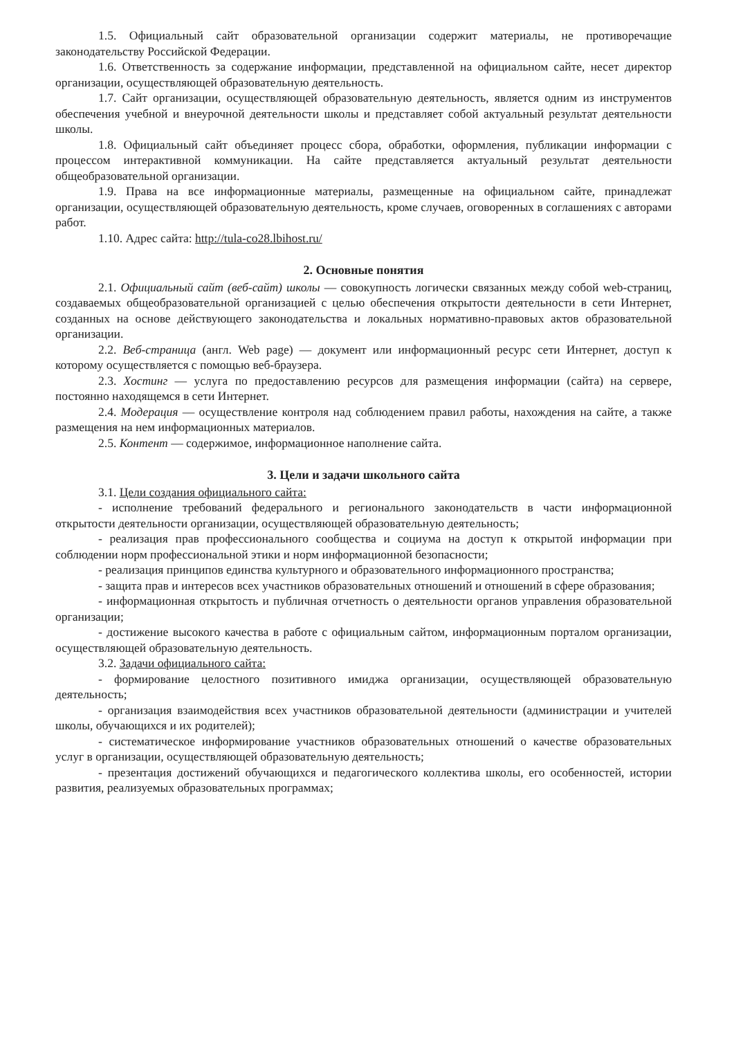1.5. Официальный сайт образовательной организации содержит материалы, не противоречащие законодательству Российской Федерации.
1.6. Ответственность за содержание информации, представленной на официальном сайте, несет директор организации, осуществляющей образовательную деятельность.
1.7. Сайт организации, осуществляющей образовательную деятельность, является одним из инструментов обеспечения учебной и внеурочной деятельности школы и представляет собой актуальный результат деятельности школы.
1.8. Официальный сайт объединяет процесс сбора, обработки, оформления, публикации информации с процессом интерактивной коммуникации. На сайте представляется актуальный результат деятельности общеобразовательной организации.
1.9. Права на все информационные материалы, размещенные на официальном сайте, принадлежат организации, осуществляющей образовательную деятельность, кроме случаев, оговоренных в соглашениях с авторами работ.
1.10. Адрес сайта: http://tula-co28.lbihost.ru/
2. Основные понятия
2.1. Официальный сайт (веб-сайт) школы — совокупность логически связанных между собой web-страниц, создаваемых общеобразовательной организацией с целью обеспечения открытости деятельности в сети Интернет, созданных на основе действующего законодательства и локальных нормативно-правовых актов образовательной организации.
2.2. Веб-страница (англ. Web page) — документ или информационный ресурс сети Интернет, доступ к которому осуществляется с помощью веб-браузера.
2.3. Хостинг — услуга по предоставлению ресурсов для размещения информации (сайта) на сервере, постоянно находящемся в сети Интернет.
2.4. Модерация — осуществление контроля над соблюдением правил работы, нахождения на сайте, а также размещения на нем информационных материалов.
2.5. Контент — содержимое, информационное наполнение сайта.
3. Цели и задачи школьного сайта
3.1. Цели создания официального сайта:
- исполнение требований федерального и регионального законодательств в части информационной открытости деятельности организации, осуществляющей образовательную деятельность;
- реализация прав профессионального сообщества и социума на доступ к открытой информации при соблюдении норм профессиональной этики и норм информационной безопасности;
- реализация принципов единства культурного и образовательного информационного пространства;
- защита прав и интересов всех участников образовательных отношений и отношений в сфере образования;
- информационная открытость и публичная отчетность о деятельности органов управления образовательной организации;
- достижение высокого качества в работе с официальным сайтом, информационным порталом организации, осуществляющей образовательную деятельность.
3.2. Задачи официального сайта:
- формирование целостного позитивного имиджа организации, осуществляющей образовательную деятельность;
- организация взаимодействия всех участников образовательной деятельности (администрации и учителей школы, обучающихся и их родителей);
- систематическое информирование участников образовательных отношений о качестве образовательных услуг в организации, осуществляющей образовательную деятельность;
- презентация достижений обучающихся и педагогического коллектива школы, его особенностей, истории развития, реализуемых образовательных программах;